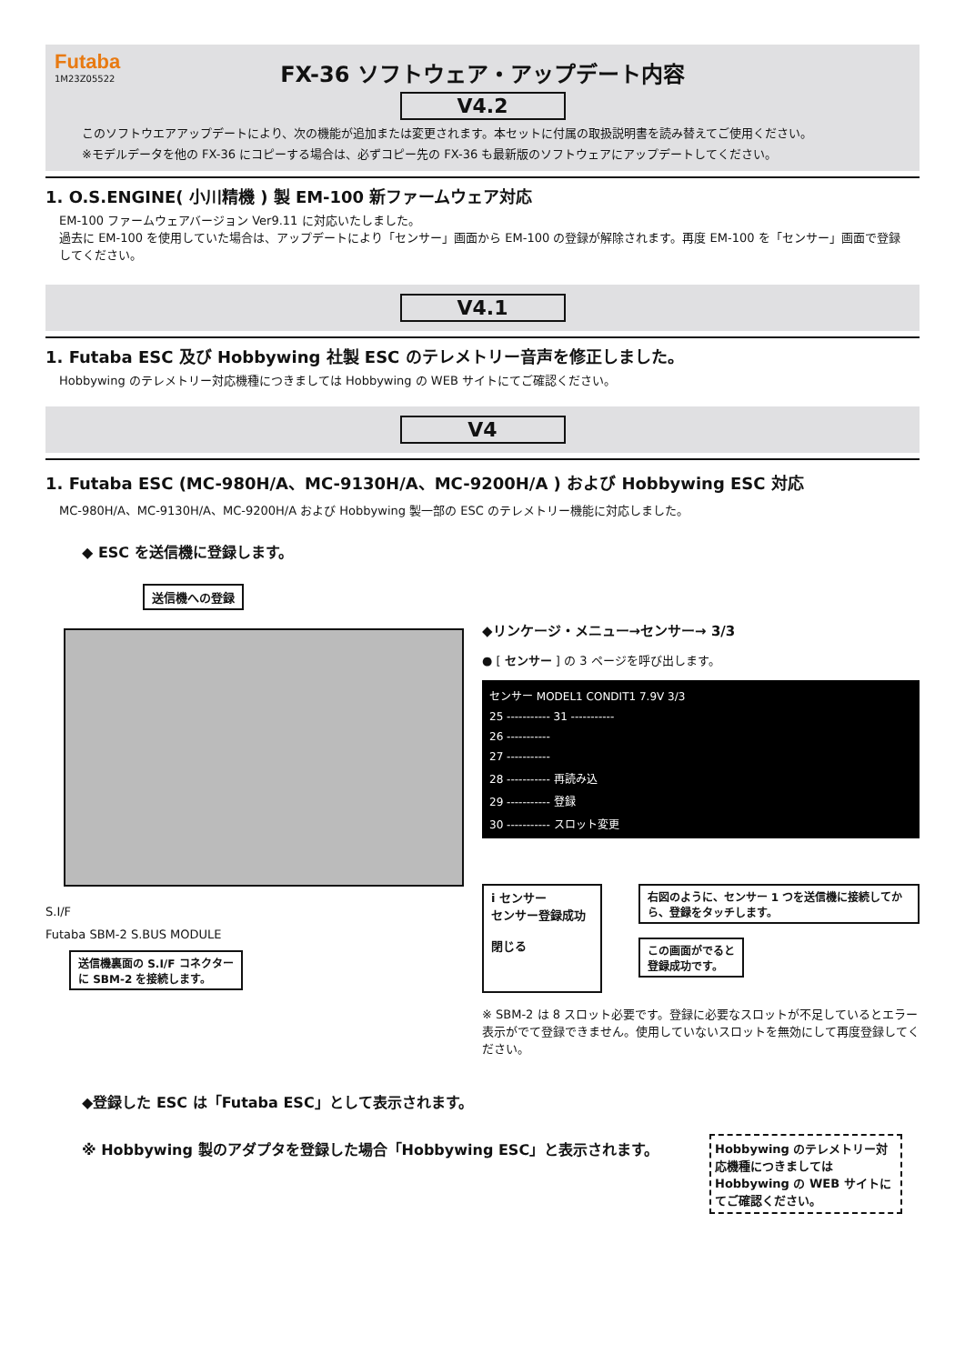Futaba
1M23Z05522
FX-36 ソフトウェア・アップデート内容
V4.2
このソフトウエアアップデートにより、次の機能が追加または変更されます。本セットに付属の取扱説明書を読み替えてご使用ください。
※モデルデータを他の FX-36 にコピーする場合は、必ずコピー先の FX-36 も最新版のソフトウェアにアップデートしてください。
1. O.S.ENGINE( 小川精機 ) 製 EM-100 新ファームウェア対応
EM-100 ファームウェアバージョン Ver9.11 に対応いたしました。
過去に EM-100 を使用していた場合は、アップデートにより「センサー」画面から EM-100 の登録が解除されます。再度 EM-100 を「センサー」画面で登録してください。
V4.1
1. Futaba ESC 及び Hobbywing 社製 ESC のテレメトリー音声を修正しました。
Hobbywing のテレメトリー対応機種につきましては Hobbywing の WEB サイトにてご確認ください。
V4
1. Futaba ESC (MC-980H/A、MC-9130H/A、MC-9200H/A ) および Hobbywing ESC 対応
MC-980H/A、MC-9130H/A、MC-9200H/A および Hobbywing 製一部の ESC のテレメトリー機能に対応しました。
◆ ESC を送信機に登録します。
送信機への登録
S.I/F
Futaba SBM-2 S.BUS MODULE
送信機裏面の S.I/F コネクター
に SBM-2 を接続します。
◆リンケージ・メニュー→センサー→ 3/3
● [ センサー ] の 3 ページを呼び出します。
センサー MODEL1 CONDIT1 7.9V 3/3
25 ----------- 31 -----------
26 -----------
27 -----------
28 ----------- 再読み込
29 ----------- 登録
30 ----------- スロット変更
i センサー
センサー登録成功
閉じる
右図のように、センサー 1 つを送信機に接続してから、登録をタッチします。
この画面がでると
登録成功です。
※ SBM-2 は 8 スロット必要です。登録に必要なスロットが不足しているとエラー表示がでて登録できません。使用していないスロットを無効にして再度登録してください。
◆登録した ESC は「Futaba ESC」として表示されます。
※ Hobbywing 製のアダプタを登録した場合「Hobbywing ESC」と表示されます。
Hobbywing のテレメトリー対応機種につきましては Hobbywing の WEB サイトにてご確認ください。